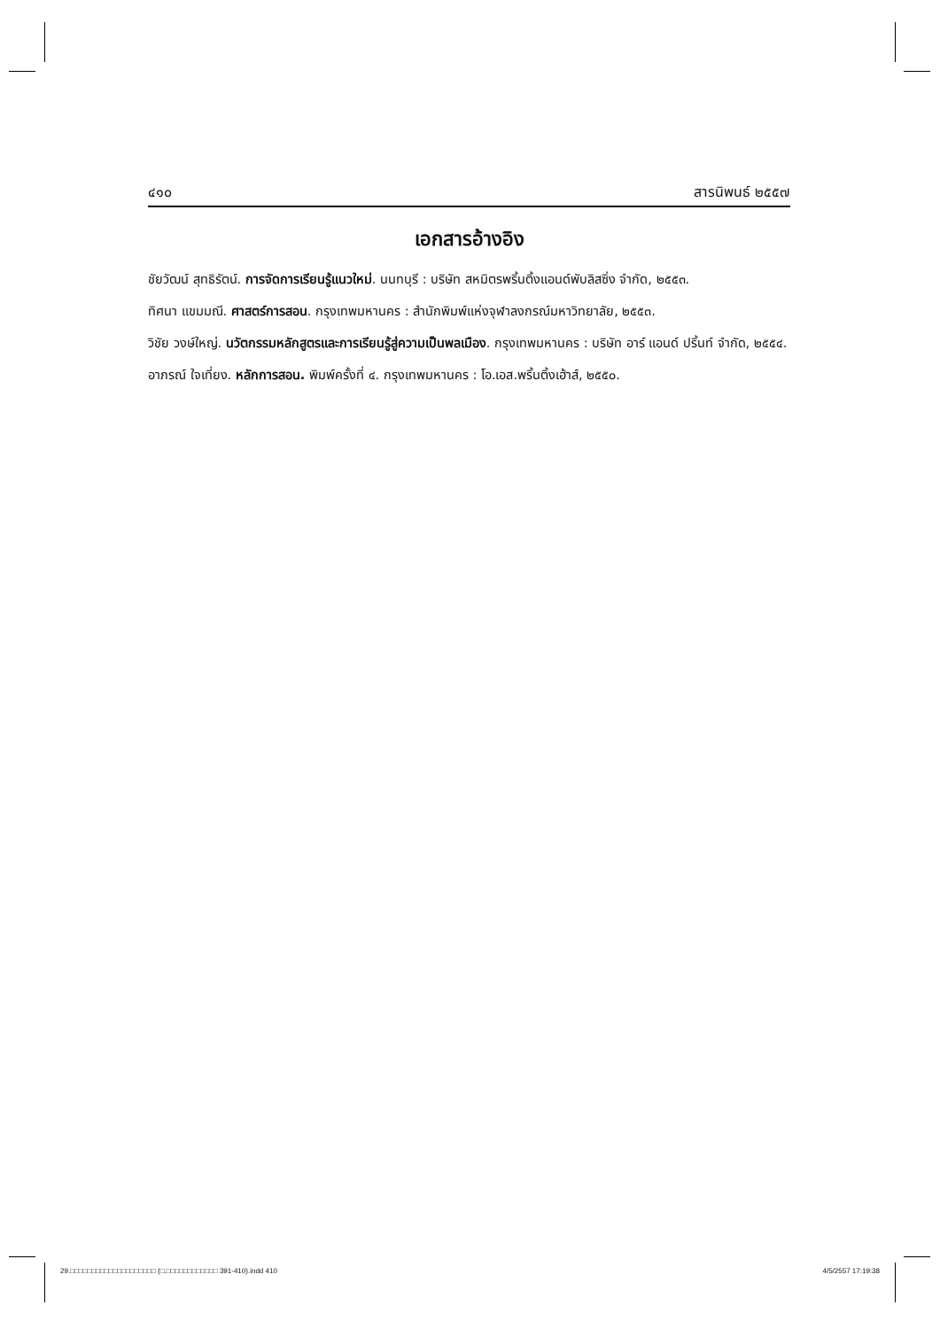๔๑๐ สารนิพนธ์ ๒๕๕๗
เอกสารอ้างอิง
ชัยวัฒน์ สุทธิรัตน์. การจัดการเรียนรู้แนวใหม่. นนทบุรี : บริษัท สหมิตรพริ้นติ้งแอนด์พับลิสซิ่ง จำกัด, ๒๕๕๓.
ทิศนา แขมมณี. ศาสตร์การสอน. กรุงเทพมหานคร : สำนักพิมพ์แห่งจุฬาลงกรณ์มหาวิทยาลัย, ๒๕๕๓.
วิชัย วงษ์ใหญ่. นวัตกรรมหลักสูตรและการเรียนรู้สู่ความเป็นพลเมือง. กรุงเทพมหานคร : บริษัท อาร์ แอนด์ ปริ้นท์ จำกัด, ๒๕๕๔.
อาภรณ์ ใจเที่ยง. หลักการสอน. พิมพ์ครั้งที่ ๔. กรุงเทพมหานคร : โอ.เอส.พริ้นติ้งเฮ้าส์, ๒๕๕๐.
29.□□□□□□□□□□□□□□□□□□□□ (□.□□□□□□□□□□□□ 391-410).indd 410 4/5/2557 17:19:38